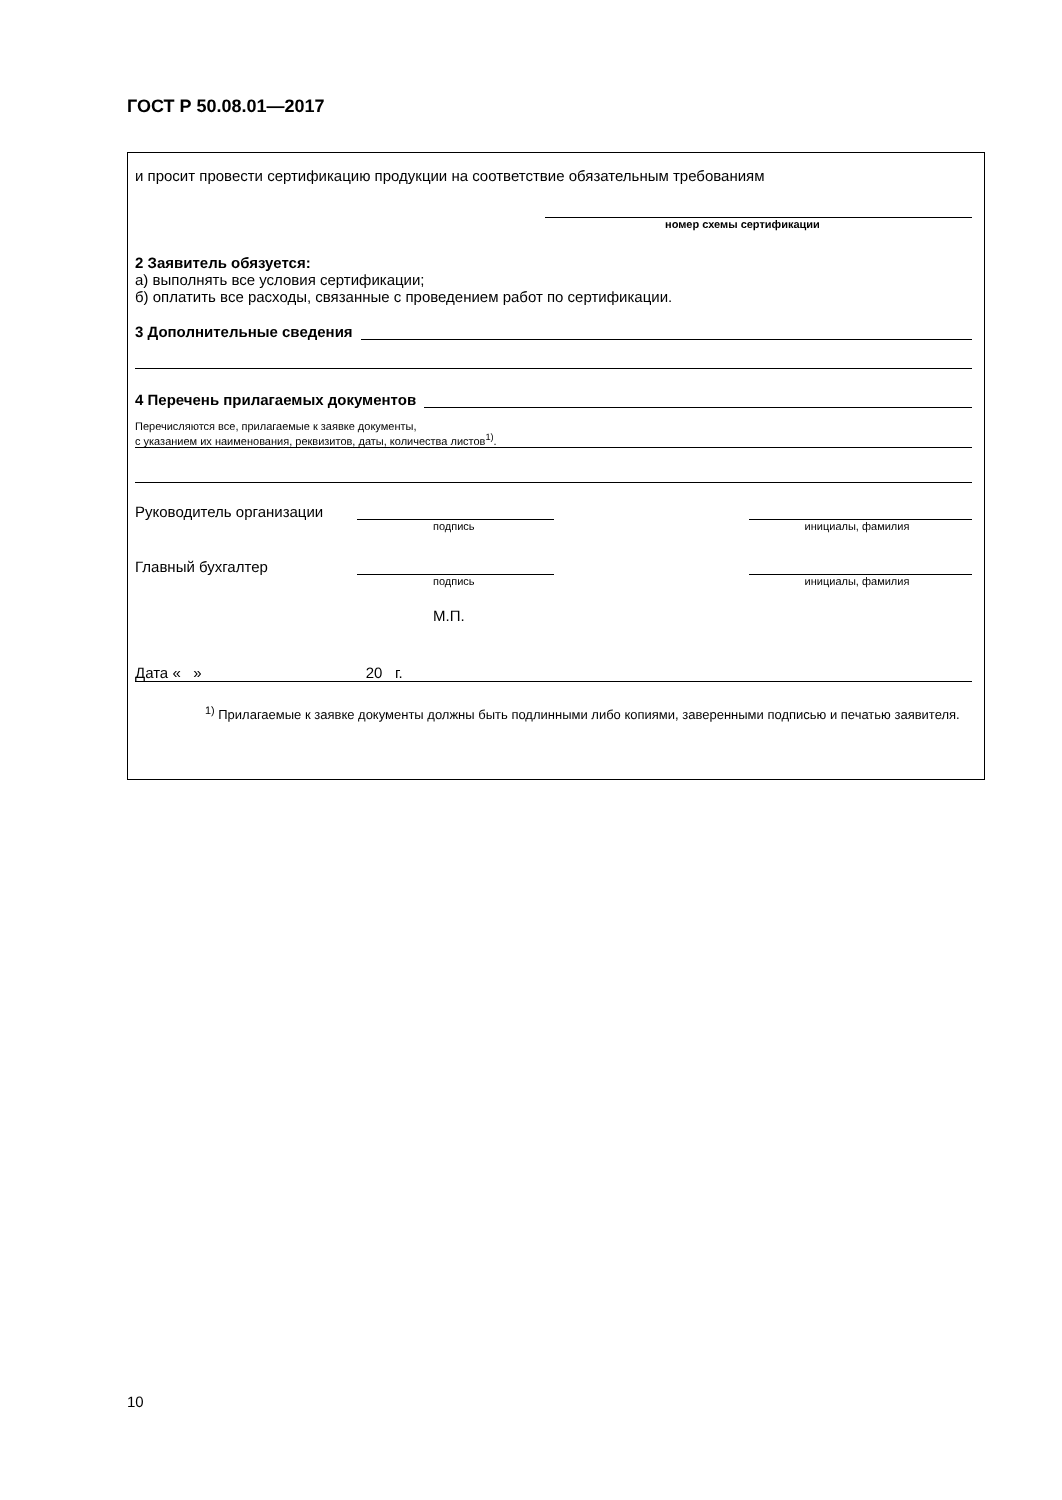ГОСТ Р 50.08.01—2017
и просит провести сертификацию продукции на соответствие обязательным требованиям
номер схемы сертификации
2 Заявитель обязуется:
а) выполнять все условия сертификации;
б) оплатить все расходы, связанные с проведением работ по сертификации.
3 Дополнительные сведения
4 Перечень прилагаемых документов
Перечисляются все, прилагаемые к заявке документы,
с указанием их наименования, реквизитов, даты, количества листов<sup>1)</sup>.
Руководитель организации
подпись инициалы, фамилия
Главный бухгалтер
подпись инициалы, фамилия
М.П.
Дата « » 20 г.
<sup>1)</sup> Прилагаемые к заявке документы должны быть подлинными либо копиями, заверенными подписью и печатью заявителя.
10